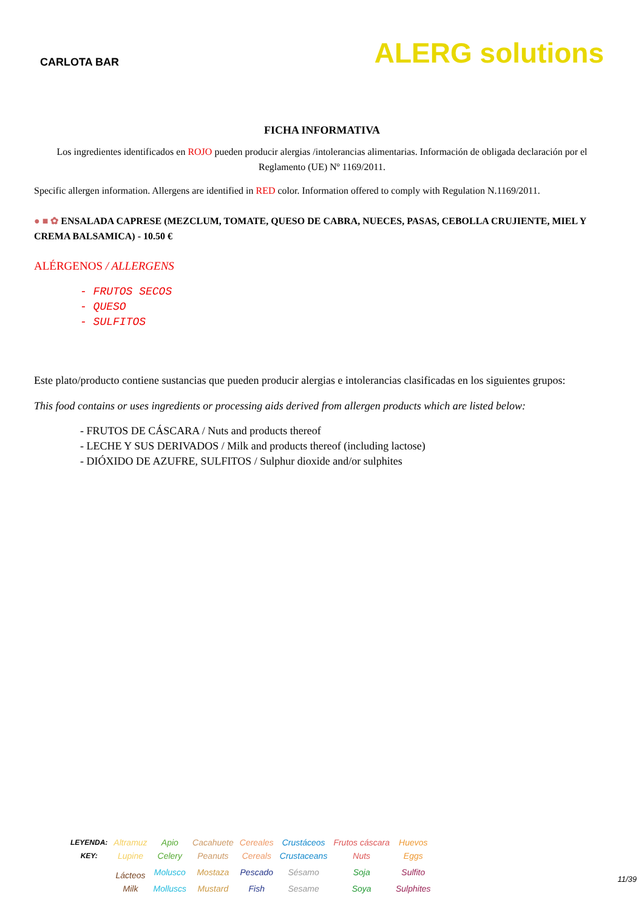CARLOTA BAR
ALERG solutions
FICHA INFORMATIVA
Los ingredientes identificados en ROJO pueden producir alergias /intolerancias alimentarias. Información de obligada declaración por el Reglamento (UE) Nº 1169/2011.
Specific allergen information. Allergens are identified in RED color. Information offered to comply with Regulation N.1169/2011.
● ■ ✿ ENSALADA CAPRESE (MEZCLUM, TOMATE, QUESO DE CABRA, NUECES, PASAS, CEBOLLA CRUJIENTE, MIEL Y CREMA BALSAMICA) - 10.50 €
ALÉRGENOS / ALLERGENS
- FRUTOS SECOS
- QUESO
- SULFITOS
Este plato/producto contiene sustancias que pueden producir alergias e intolerancias clasificadas en los siguientes grupos:
This food contains or uses ingredients or processing aids derived from allergen products which are listed below:
- FRUTOS DE CÁSCARA / Nuts and products thereof
- LECHE Y SUS DERIVADOS / Milk and products thereof (including lactose)
- DIÓXIDO DE AZUFRE, SULFITOS / Sulphur dioxide and/or sulphites
| LEYENDA: | Altramuz | Apio | Cacahuete | Cereales | Crustáceos | Frutos cáscara | Huevos |
| KEY: | Lupine | Celery | Peanuts | Cereals | Crustaceans | Nuts | Eggs |
| | Lácteos | Molusco | Mostaza | Pescado | Sésamo | Soja | Sulfito |
| | Milk | Molluscs | Mustard | Fish | Sesame | Soya | Sulphites |
11/39